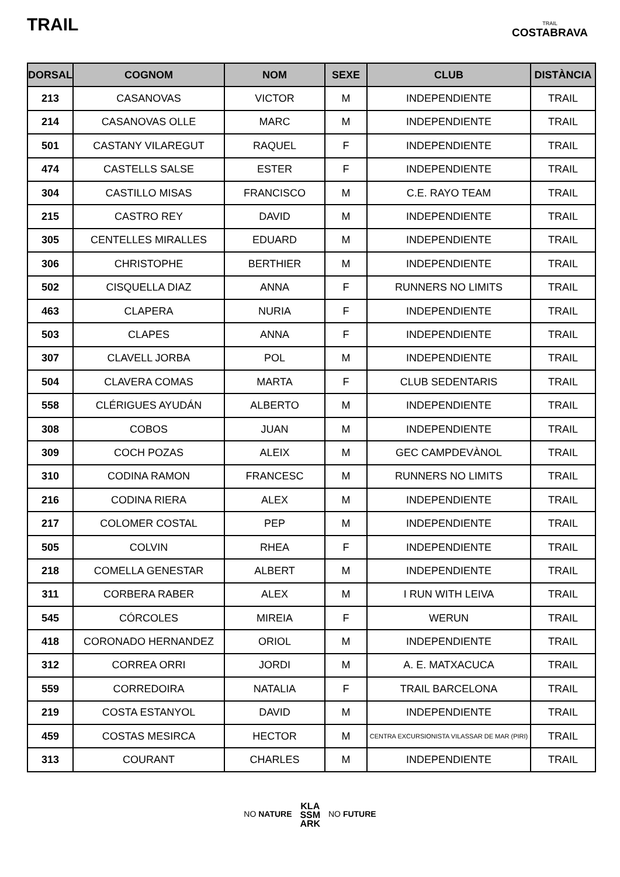TRAIL
TRAIL
COSTABRAVA
| DORSAL | COGNOM | NOM | SEXE | CLUB | DISTÀNCIA |
| --- | --- | --- | --- | --- | --- |
| 213 | CASANOVAS | VICTOR | M | INDEPENDIENTE | TRAIL |
| 214 | CASANOVAS OLLE | MARC | M | INDEPENDIENTE | TRAIL |
| 501 | CASTANY VILAREGUT | RAQUEL | F | INDEPENDIENTE | TRAIL |
| 474 | CASTELLS SALSE | ESTER | F | INDEPENDIENTE | TRAIL |
| 304 | CASTILLO MISAS | FRANCISCO | M | C.E. RAYO TEAM | TRAIL |
| 215 | CASTRO REY | DAVID | M | INDEPENDIENTE | TRAIL |
| 305 | CENTELLES MIRALLES | EDUARD | M | INDEPENDIENTE | TRAIL |
| 306 | CHRISTOPHE | BERTHIER | M | INDEPENDIENTE | TRAIL |
| 502 | CISQUELLA DIAZ | ANNA | F | RUNNERS NO LIMITS | TRAIL |
| 463 | CLAPERA | NURIA | F | INDEPENDIENTE | TRAIL |
| 503 | CLAPES | ANNA | F | INDEPENDIENTE | TRAIL |
| 307 | CLAVELL JORBA | POL | M | INDEPENDIENTE | TRAIL |
| 504 | CLAVERA COMAS | MARTA | F | CLUB SEDENTARIS | TRAIL |
| 558 | CLÉRIGUES AYUDÁN | ALBERTO | M | INDEPENDIENTE | TRAIL |
| 308 | COBOS | JUAN | M | INDEPENDIENTE | TRAIL |
| 309 | COCH POZAS | ALEIX | M | GEC CAMPDEVÀNOL | TRAIL |
| 310 | CODINA RAMON | FRANCESC | M | RUNNERS NO LIMITS | TRAIL |
| 216 | CODINA RIERA | ALEX | M | INDEPENDIENTE | TRAIL |
| 217 | COLOMER COSTAL | PEP | M | INDEPENDIENTE | TRAIL |
| 505 | COLVIN | RHEA | F | INDEPENDIENTE | TRAIL |
| 218 | COMELLA GENESTAR | ALBERT | M | INDEPENDIENTE | TRAIL |
| 311 | CORBERA RABER | ALEX | M | I RUN WITH LEIVA | TRAIL |
| 545 | CÓRCOLES | MIREIA | F | WERUN | TRAIL |
| 418 | CORONADO HERNANDEZ | ORIOL | M | INDEPENDIENTE | TRAIL |
| 312 | CORREA ORRI | JORDI | M | A. E. MATXACUCA | TRAIL |
| 559 | CORREDOIRA | NATALIA | F | TRAIL BARCELONA | TRAIL |
| 219 | COSTA ESTANYOL | DAVID | M | INDEPENDIENTE | TRAIL |
| 459 | COSTAS MESIRCA | HECTOR | M | CENTRA EXCURSIONISTA VILASSAR DE MAR (PIRI) | TRAIL |
| 313 | COURANT | CHARLES | M | INDEPENDIENTE | TRAIL |
NO NATURE KLA
SSM
ARK NO FUTURE